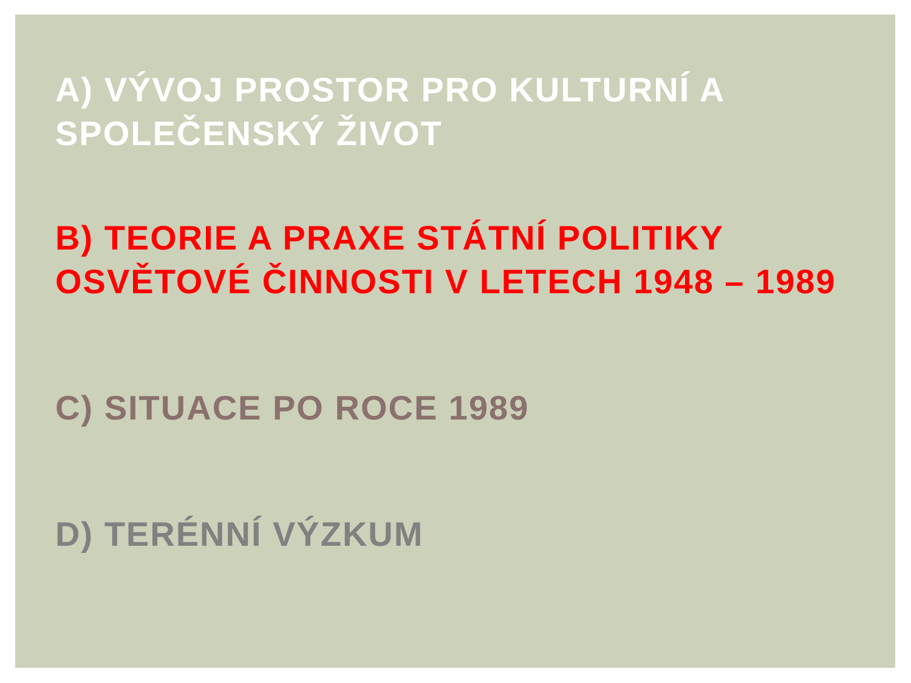A) VÝVOJ PROSTOR PRO KULTURNÍ A
SPOLEČENSKÝ ŽIVOT
B) TEORIE A PRAXE STÁTNÍ POLITIKY
OSVĚTOVÉ ČINNOSTI V LETECH 1948 – 1989
C) SITUACE PO ROCE 1989
D) TERÉNNÍ VÝZKUM